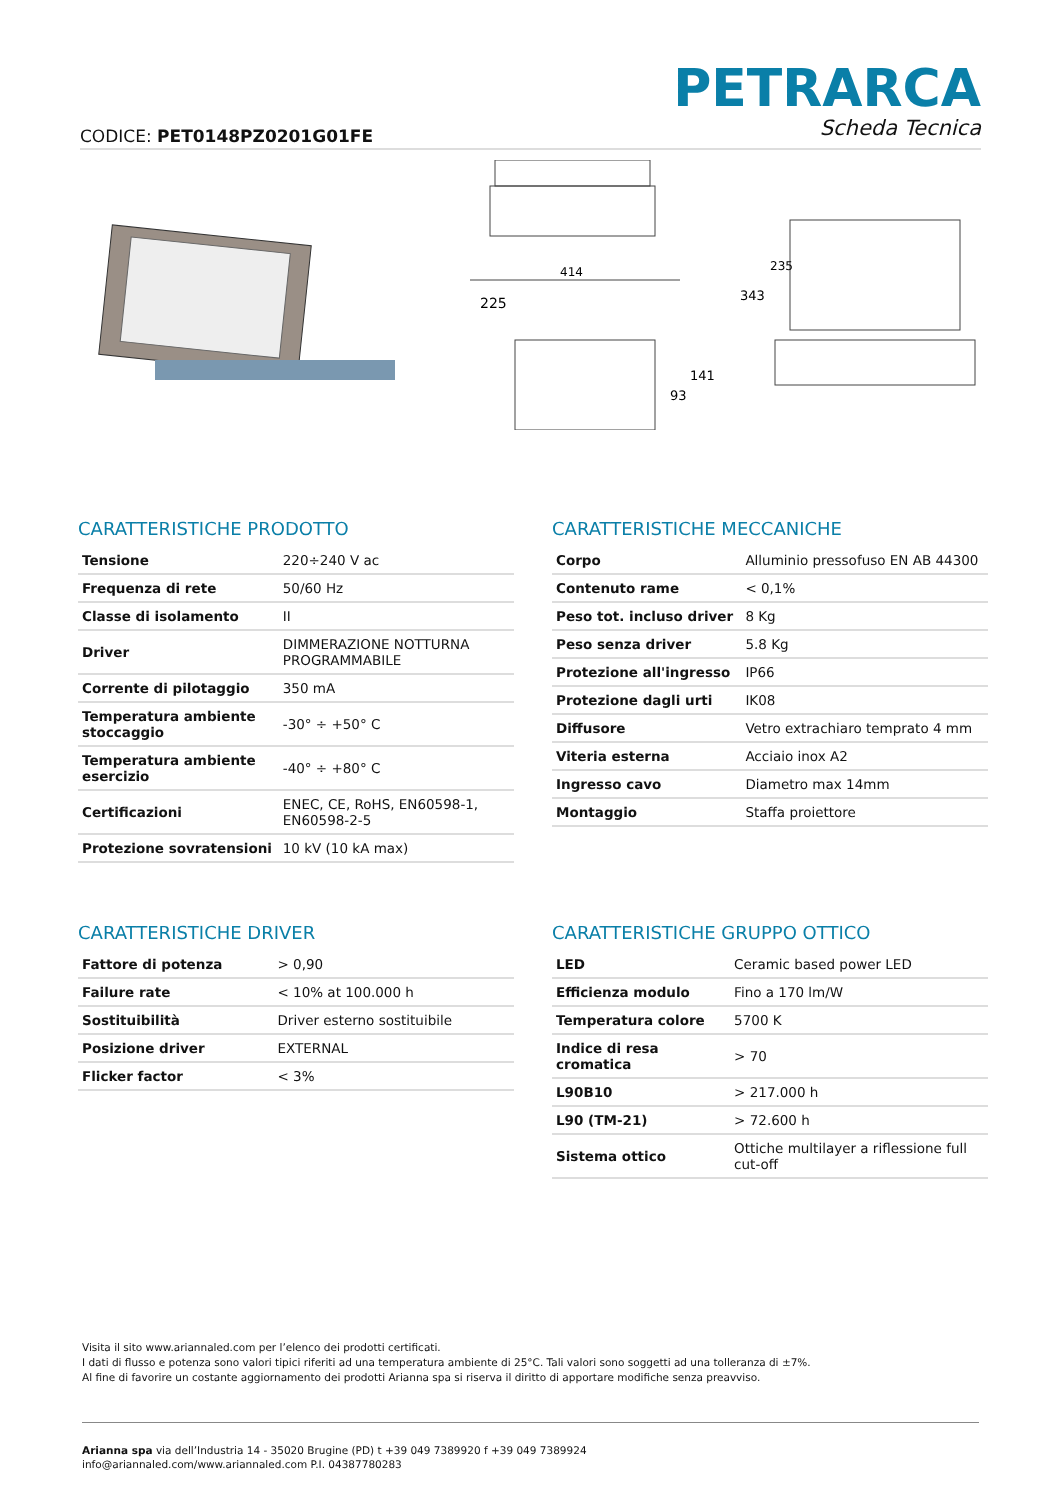CODICE: PET0148PZ0201G01FE
PETRARCA
Scheda Tecnica
414
225
93
141
343
235
CARATTERISTICHE PRODOTTO
| Tensione | 220÷240 V ac |
| Frequenza di rete | 50/60 Hz |
| Classe di isolamento | II |
| Driver | DIMMERAZIONE NOTTURNA PROGRAMMABILE |
| Corrente di pilotaggio | 350 mA |
| Temperatura ambiente stoccaggio | -30° ÷ +50° C |
| Temperatura ambiente esercizio | -40° ÷ +80° C |
| Certificazioni | ENEC, CE, RoHS, EN60598-1, EN60598-2-5 |
| Protezione sovratensioni | 10 kV (10 kA max) |
CARATTERISTICHE MECCANICHE
| Corpo | Alluminio pressofuso EN AB 44300 |
| Contenuto rame | < 0,1% |
| Peso tot. incluso driver | 8 Kg |
| Peso senza driver | 5.8 Kg |
| Protezione all'ingresso | IP66 |
| Protezione dagli urti | IK08 |
| Diffusore | Vetro extrachiaro temprato 4 mm |
| Viteria esterna | Acciaio inox A2 |
| Ingresso cavo | Diametro max 14mm |
| Montaggio | Staffa proiettore |
CARATTERISTICHE DRIVER
| Fattore di potenza | > 0,90 |
| Failure rate | < 10% at 100.000 h |
| Sostituibilità | Driver esterno sostituibile |
| Posizione driver | EXTERNAL |
| Flicker factor | < 3% |
CARATTERISTICHE GRUPPO OTTICO
| LED | Ceramic based power LED |
| Efficienza modulo | Fino a 170 lm/W |
| Temperatura colore | 5700 K |
| Indice di resa cromatica | > 70 |
| L90B10 | > 217.000 h |
| L90 (TM-21) | > 72.600 h |
| Sistema ottico | Ottiche multilayer a riflessione full cut-off |
Visita il sito www.ariannaled.com per l’elenco dei prodotti certificati.
I dati di flusso e potenza sono valori tipici riferiti ad una temperatura ambiente di 25°C. Tali valori sono soggetti ad una tolleranza di ±7%.
Al fine di favorire un costante aggiornamento dei prodotti Arianna spa si riserva il diritto di apportare modifiche senza preavviso.
Arianna spa via dell’Industria 14 - 35020 Brugine (PD) t +39 049 7389920 f +39 049 7389924
info@ariannaled.com/www.ariannaled.com P.I. 04387780283